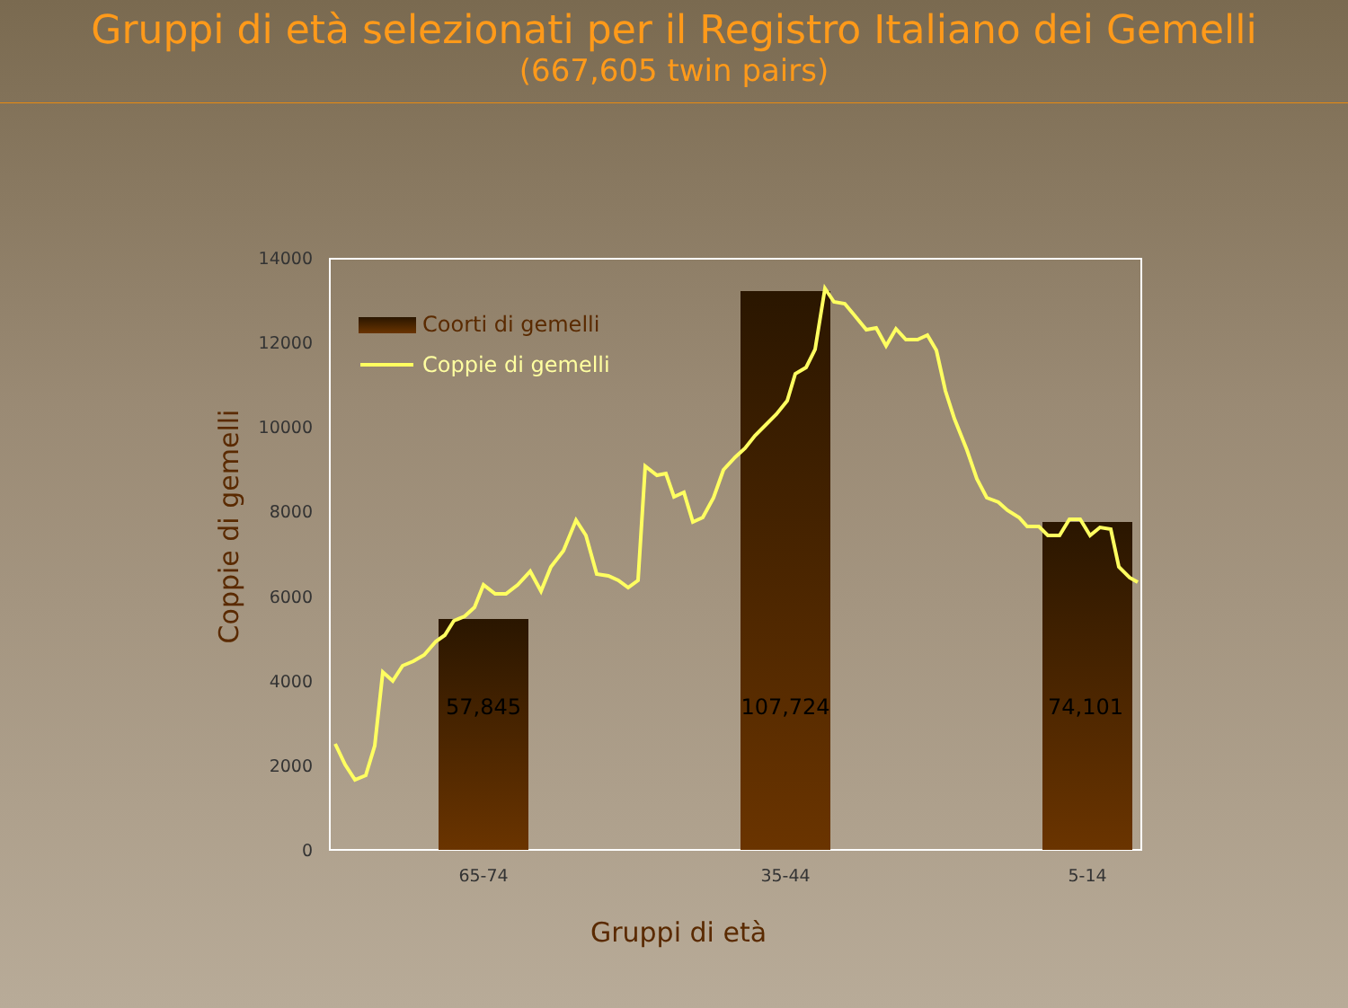Gruppi di età selezionati per il Registro Italiano dei Gemelli
(667,605 twin pairs)
14000
12000
10000
8000
6000
4000
2000
0
65-74
35-44
5-14
57,845
107,724
74,101
Coorti di gemelli
Coppie di gemelli
Gruppi di età
Coppie di gemelli